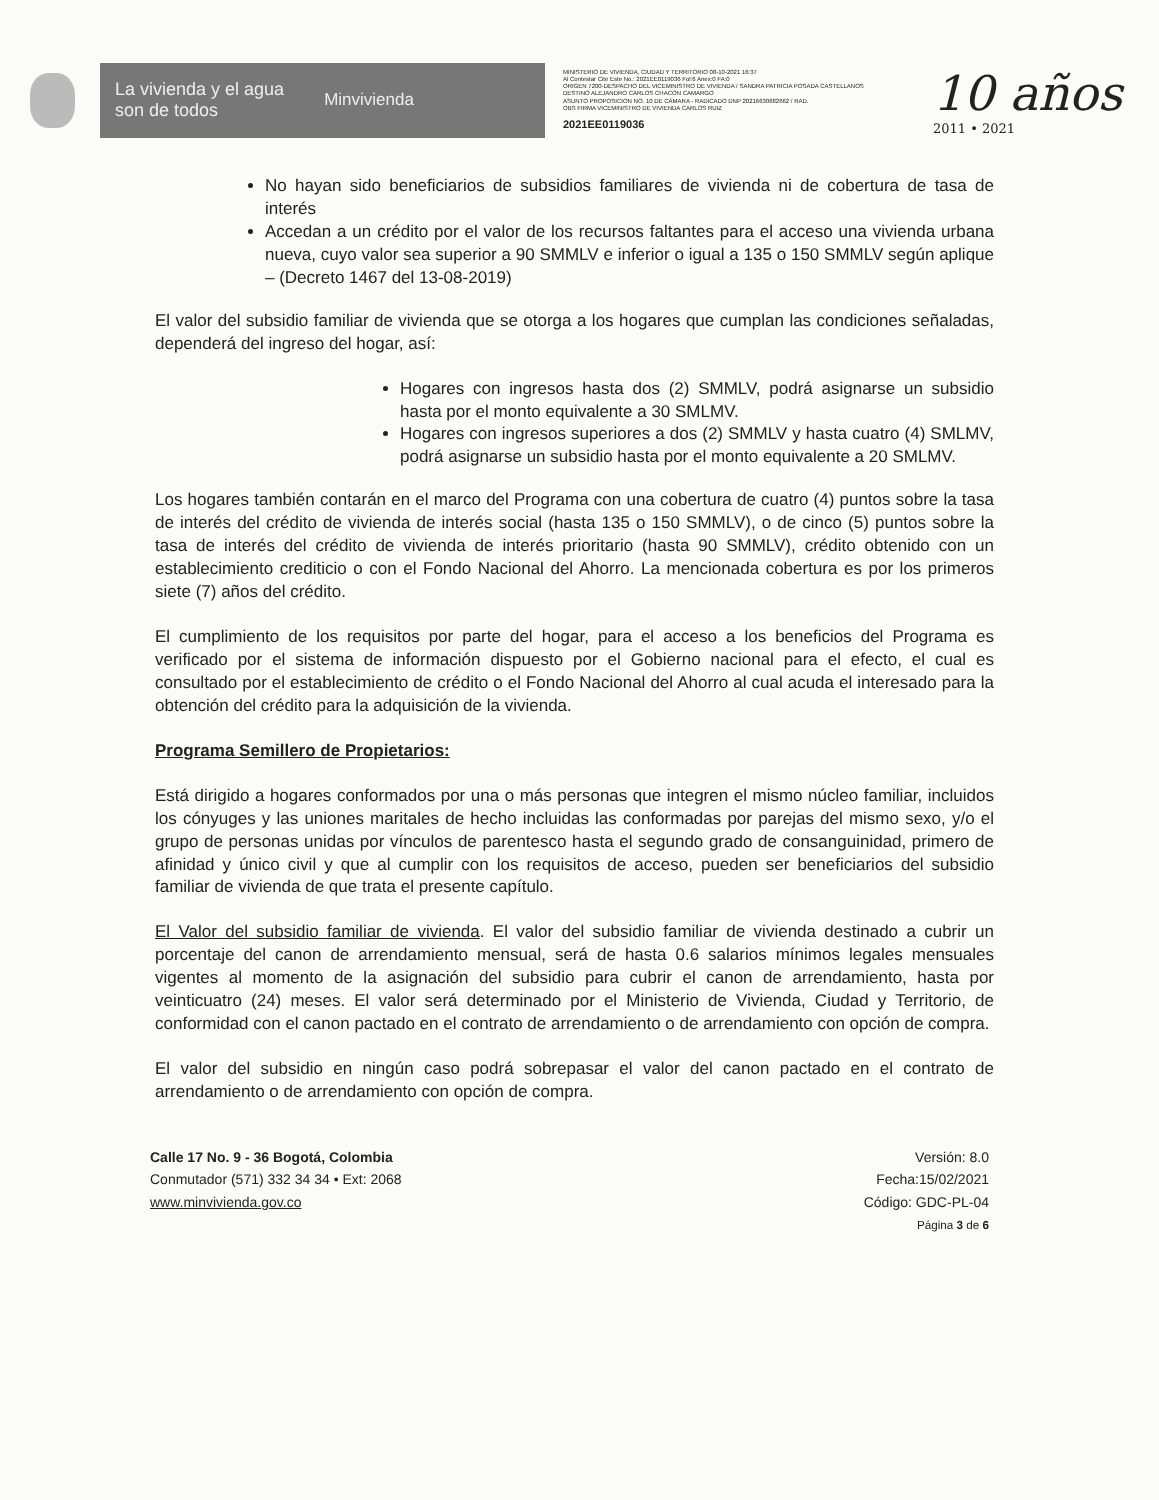La vivienda y el agua
son de todos Minvivienda
MINISTERIO DE VIVIENDA, CIUDAD Y TERRITORIO 08-10-2021 16:37
Al Contestar Cite Este No.: 2021EE0119036 Fol:6 Anex:0 FA:0
ORIGEN 7200-DESPACHO DEL VICEMINISTRO DE VIVIENDA / SANDRA PATRICIA POSADA CASTELLANOS
DESTINO ALEJANDRO CARLOS CHACON CAMARGO
ASUNTO PROPOSICION NO. 10 DE CÁMARA - RADICADO DNP 20216630682662 / RAD.
OBS FIRMA VICEMINISTRO DE VIVIENDA CARLOS RUIZ
2021EE0119036
10 años
2011 • 2021
No hayan sido beneficiarios de subsidios familiares de vivienda ni de cobertura de tasa de interés
Accedan a un crédito por el valor de los recursos faltantes para el acceso una vivienda urbana nueva, cuyo valor sea superior a 90 SMMLV e inferior o igual a 135 o 150 SMMLV según aplique – (Decreto 1467 del 13-08-2019)
El valor del subsidio familiar de vivienda que se otorga a los hogares que cumplan las condiciones señaladas, dependerá del ingreso del hogar, así:
Hogares con ingresos hasta dos (2) SMMLV, podrá asignarse un subsidio hasta por el monto equivalente a 30 SMLMV.
Hogares con ingresos superiores a dos (2) SMMLV y hasta cuatro (4) SMLMV, podrá asignarse un subsidio hasta por el monto equivalente a 20 SMLMV.
Los hogares también contarán en el marco del Programa con una cobertura de cuatro (4) puntos sobre la tasa de interés del crédito de vivienda de interés social (hasta 135 o 150 SMMLV), o de cinco (5) puntos sobre la tasa de interés del crédito de vivienda de interés prioritario (hasta 90 SMMLV), crédito obtenido con un establecimiento crediticio o con el Fondo Nacional del Ahorro. La mencionada cobertura es por los primeros siete (7) años del crédito.
El cumplimiento de los requisitos por parte del hogar, para el acceso a los beneficios del Programa es verificado por el sistema de información dispuesto por el Gobierno nacional para el efecto, el cual es consultado por el establecimiento de crédito o el Fondo Nacional del Ahorro al cual acuda el interesado para la obtención del crédito para la adquisición de la vivienda.
Programa Semillero de Propietarios:
Está dirigido a hogares conformados por una o más personas que integren el mismo núcleo familiar, incluidos los cónyuges y las uniones maritales de hecho incluidas las conformadas por parejas del mismo sexo, y/o el grupo de personas unidas por vínculos de parentesco hasta el segundo grado de consanguinidad, primero de afinidad y único civil y que al cumplir con los requisitos de acceso, pueden ser beneficiarios del subsidio familiar de vivienda de que trata el presente capítulo.
El Valor del subsidio familiar de vivienda. El valor del subsidio familiar de vivienda destinado a cubrir un porcentaje del canon de arrendamiento mensual, será de hasta 0.6 salarios mínimos legales mensuales vigentes al momento de la asignación del subsidio para cubrir el canon de arrendamiento, hasta por veinticuatro (24) meses. El valor será determinado por el Ministerio de Vivienda, Ciudad y Territorio, de conformidad con el canon pactado en el contrato de arrendamiento o de arrendamiento con opción de compra.
El valor del subsidio en ningún caso podrá sobrepasar el valor del canon pactado en el contrato de arrendamiento o de arrendamiento con opción de compra.
Calle 17 No. 9 - 36 Bogotá, Colombia
Conmutador (571) 332 34 34 • Ext: 2068
www.minvivienda.gov.co
Versión: 8.0
Fecha:15/02/2021
Código: GDC-PL-04
Página 3 de 6